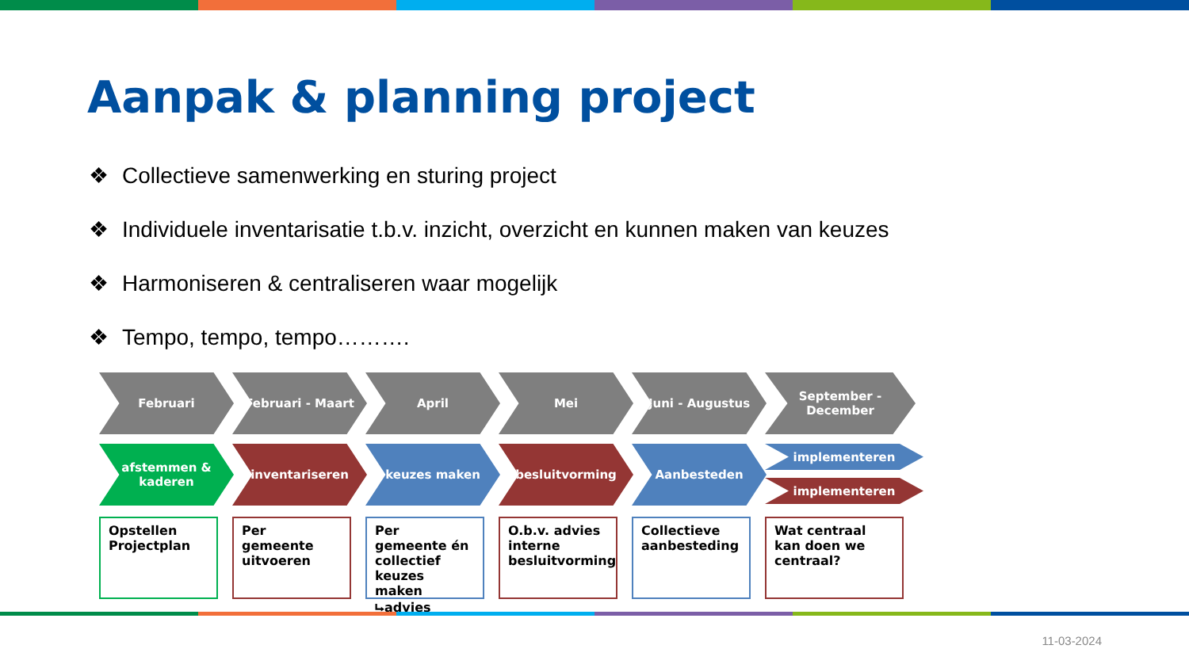Aanpak & planning project
❖ Collectieve samenwerking en sturing project
❖ Individuele inventarisatie t.b.v. inzicht, overzicht en kunnen maken van keuzes
❖ Harmoniseren & centraliseren waar mogelijk
❖ Tempo, tempo, tempo……….
Februari Februari - Maart April Mei Juni - Augustus September - December
afstemmen & kaderen
inventariseren keuzes maken besluitvorming Aanbesteden
implementeren
implementeren
Opstellen Projectplan
Per gemeente uitvoeren
Per gemeente én collectief keuzes maken ⮡advies
O.b.v. advies interne besluitvorming
Collectieve aanbesteding
Wat centraal kan doen we centraal?
11-03-2024